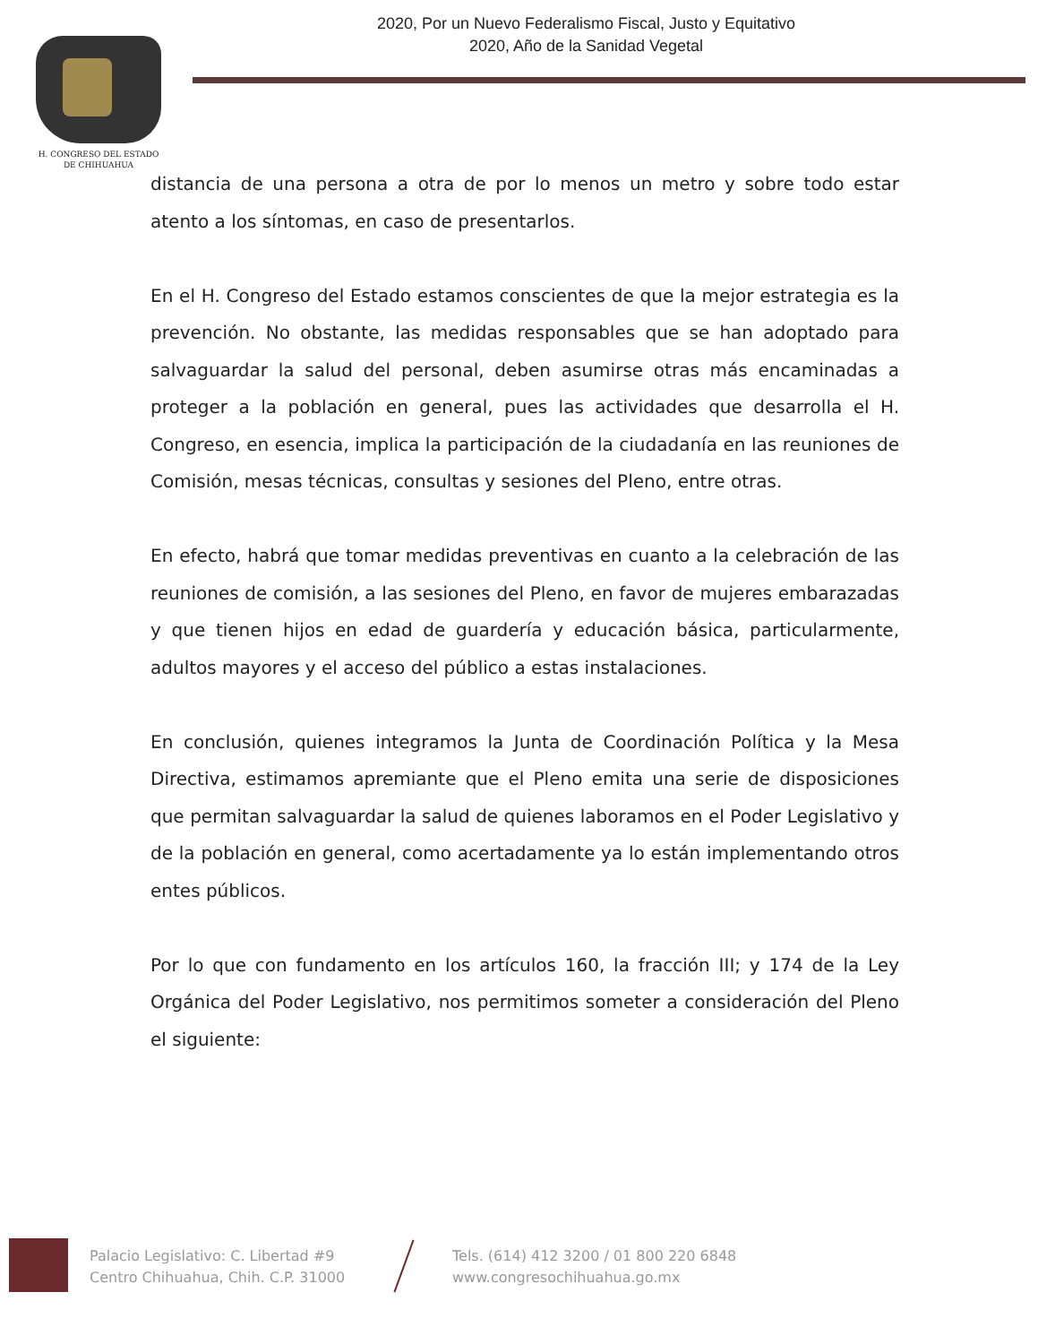2020, Por un Nuevo Federalismo Fiscal, Justo y Equitativo
2020, Año de la Sanidad Vegetal
H. CONGRESO DEL ESTADO
DE CHIHUAHUA
distancia de una persona a otra de por lo menos un metro y sobre todo estar atento a los síntomas, en caso de presentarlos.
En el H. Congreso del Estado estamos conscientes de que la mejor estrategia es la prevención. No obstante, las medidas responsables que se han adoptado para salvaguardar la salud del personal, deben asumirse otras más encaminadas a proteger a la población en general, pues las actividades que desarrolla el H. Congreso, en esencia, implica la participación de la ciudadanía en las reuniones de Comisión, mesas técnicas, consultas y sesiones del Pleno, entre otras.
En efecto, habrá que tomar medidas preventivas en cuanto a la celebración de las reuniones de comisión, a las sesiones del Pleno, en favor de mujeres embarazadas y que tienen hijos en edad de guardería y educación básica, particularmente, adultos mayores y el acceso del público a estas instalaciones.
En conclusión, quienes integramos la Junta de Coordinación Política y la Mesa Directiva, estimamos apremiante que el Pleno emita una serie de disposiciones que permitan salvaguardar la salud de quienes laboramos en el Poder Legislativo y de la población en general, como acertadamente ya lo están implementando otros entes públicos.
Por lo que con fundamento en los artículos 160, la fracción III; y 174 de la Ley Orgánica del Poder Legislativo, nos permitimos someter a consideración del Pleno el siguiente:
Palacio Legislativo: C. Libertad #9
Centro Chihuahua, Chih. C.P. 31000
Tels. (614) 412 3200 / 01 800 220 6848
www.congresochihuahua.go.mx